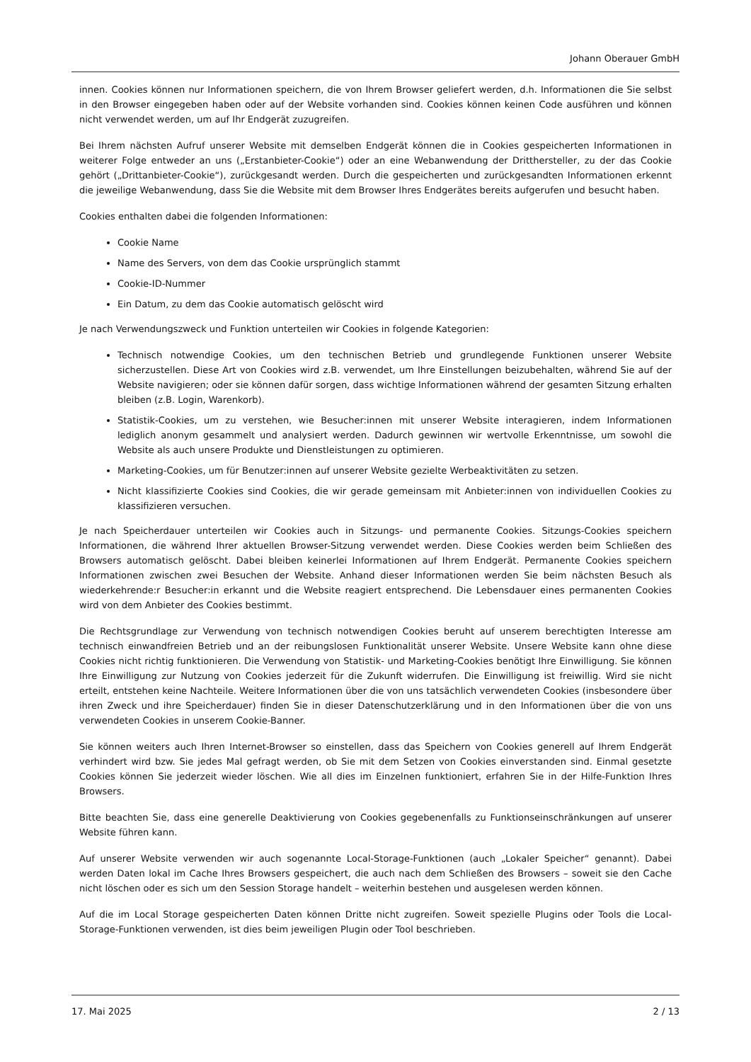Johann Oberauer GmbH
innen. Cookies können nur Informationen speichern, die von Ihrem Browser geliefert werden, d.h. Informationen die Sie selbst in den Browser eingegeben haben oder auf der Website vorhanden sind. Cookies können keinen Code ausführen und können nicht verwendet werden, um auf Ihr Endgerät zuzugreifen.
Bei Ihrem nächsten Aufruf unserer Website mit demselben Endgerät können die in Cookies gespeicherten Informationen in weiterer Folge entweder an uns („Erstanbieter-Cookie“) oder an eine Webanwendung der Dritthersteller, zu der das Cookie gehört („Drittanbieter-Cookie“), zurückgesandt werden. Durch die gespeicherten und zurückgesandten Informationen erkennt die jeweilige Webanwendung, dass Sie die Website mit dem Browser Ihres Endgerätes bereits aufgerufen und besucht haben.
Cookies enthalten dabei die folgenden Informationen:
Cookie Name
Name des Servers, von dem das Cookie ursprünglich stammt
Cookie-ID-Nummer
Ein Datum, zu dem das Cookie automatisch gelöscht wird
Je nach Verwendungszweck und Funktion unterteilen wir Cookies in folgende Kategorien:
Technisch notwendige Cookies, um den technischen Betrieb und grundlegende Funktionen unserer Website sicherzustellen. Diese Art von Cookies wird z.B. verwendet, um Ihre Einstellungen beizubehalten, während Sie auf der Website navigieren; oder sie können dafür sorgen, dass wichtige Informationen während der gesamten Sitzung erhalten bleiben (z.B. Login, Warenkorb).
Statistik-Cookies, um zu verstehen, wie Besucher:innen mit unserer Website interagieren, indem Informationen lediglich anonym gesammelt und analysiert werden. Dadurch gewinnen wir wertvolle Erkenntnisse, um sowohl die Website als auch unsere Produkte und Dienstleistungen zu optimieren.
Marketing-Cookies, um für Benutzer:innen auf unserer Website gezielte Werbeaktivitäten zu setzen.
Nicht klassifizierte Cookies sind Cookies, die wir gerade gemeinsam mit Anbieter:innen von individuellen Cookies zu klassifizieren versuchen.
Je nach Speicherdauer unterteilen wir Cookies auch in Sitzungs- und permanente Cookies. Sitzungs-Cookies speichern Informationen, die während Ihrer aktuellen Browser-Sitzung verwendet werden. Diese Cookies werden beim Schließen des Browsers automatisch gelöscht. Dabei bleiben keinerlei Informationen auf Ihrem Endgerät. Permanente Cookies speichern Informationen zwischen zwei Besuchen der Website. Anhand dieser Informationen werden Sie beim nächsten Besuch als wiederkehrende:r Besucher:in erkannt und die Website reagiert entsprechend. Die Lebensdauer eines permanenten Cookies wird von dem Anbieter des Cookies bestimmt.
Die Rechtsgrundlage zur Verwendung von technisch notwendigen Cookies beruht auf unserem berechtigten Interesse am technisch einwandfreien Betrieb und an der reibungslosen Funktionalität unserer Website. Unsere Website kann ohne diese Cookies nicht richtig funktionieren. Die Verwendung von Statistik- und Marketing-Cookies benötigt Ihre Einwilligung. Sie können Ihre Einwilligung zur Nutzung von Cookies jederzeit für die Zukunft widerrufen. Die Einwilligung ist freiwillig. Wird sie nicht erteilt, entstehen keine Nachteile. Weitere Informationen über die von uns tatsächlich verwendeten Cookies (insbesondere über ihren Zweck und ihre Speicherdauer) finden Sie in dieser Datenschutzerklärung und in den Informationen über die von uns verwendeten Cookies in unserem Cookie-Banner.
Sie können weiters auch Ihren Internet-Browser so einstellen, dass das Speichern von Cookies generell auf Ihrem Endgerät verhindert wird bzw. Sie jedes Mal gefragt werden, ob Sie mit dem Setzen von Cookies einverstanden sind. Einmal gesetzte Cookies können Sie jederzeit wieder löschen. Wie all dies im Einzelnen funktioniert, erfahren Sie in der Hilfe-Funktion Ihres Browsers.
Bitte beachten Sie, dass eine generelle Deaktivierung von Cookies gegebenenfalls zu Funktionseinschränkungen auf unserer Website führen kann.
Auf unserer Website verwenden wir auch sogenannte Local-Storage-Funktionen (auch „Lokaler Speicher“ genannt). Dabei werden Daten lokal im Cache Ihres Browsers gespeichert, die auch nach dem Schließen des Browsers – soweit sie den Cache nicht löschen oder es sich um den Session Storage handelt – weiterhin bestehen und ausgelesen werden können.
Auf die im Local Storage gespeicherten Daten können Dritte nicht zugreifen. Soweit spezielle Plugins oder Tools die Local-Storage-Funktionen verwenden, ist dies beim jeweiligen Plugin oder Tool beschrieben.
17. Mai 2025 2 / 13